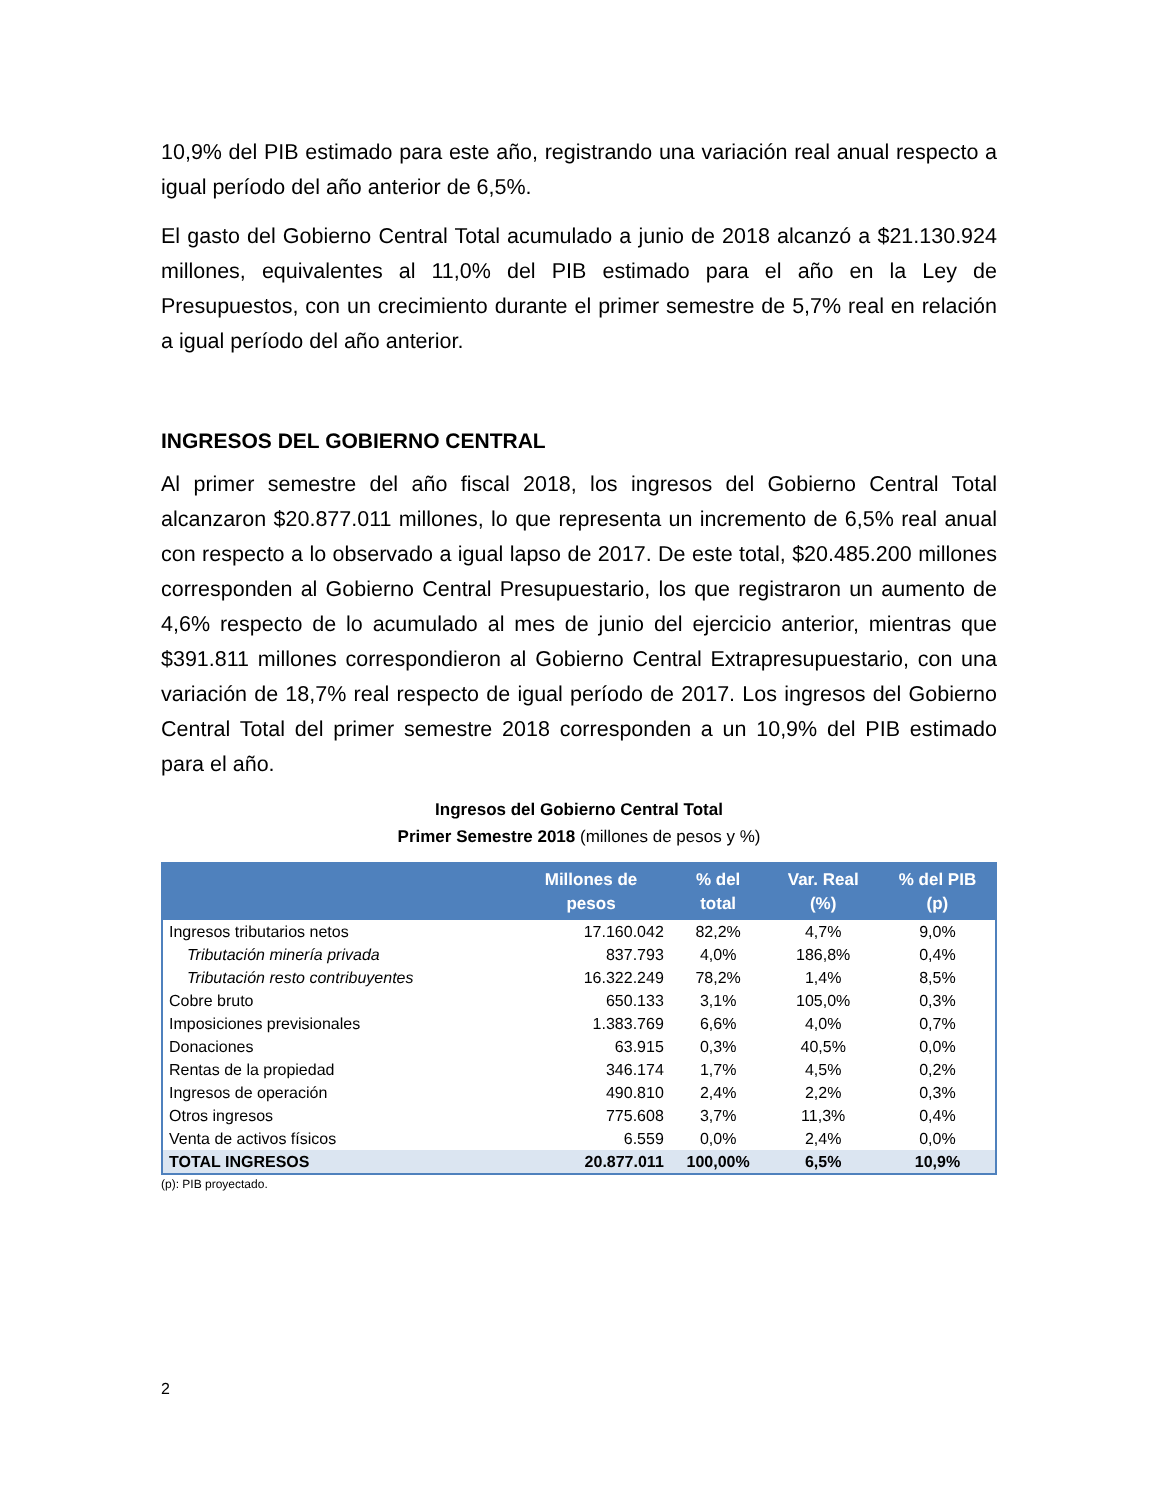10,9% del PIB estimado para este año, registrando una variación real anual respecto a igual período del año anterior de 6,5%.
El gasto del Gobierno Central Total acumulado a junio de 2018 alcanzó a $21.130.924 millones, equivalentes al 11,0% del PIB estimado para el año en la Ley de Presupuestos, con un crecimiento durante el primer semestre de 5,7% real en relación a igual período del año anterior.
INGRESOS DEL GOBIERNO CENTRAL
Al primer semestre del año fiscal 2018, los ingresos del Gobierno Central Total alcanzaron $20.877.011 millones, lo que representa un incremento de 6,5% real anual con respecto a lo observado a igual lapso de 2017. De este total, $20.485.200 millones corresponden al Gobierno Central Presupuestario, los que registraron un aumento de 4,6% respecto de lo acumulado al mes de junio del ejercicio anterior, mientras que $391.811 millones correspondieron al Gobierno Central Extrapresupuestario, con una variación de 18,7% real respecto de igual período de 2017. Los ingresos del Gobierno Central Total del primer semestre 2018 corresponden a un 10,9% del PIB estimado para el año.
Ingresos del Gobierno Central Total
Primer Semestre 2018 (millones de pesos y %)
| | Millones de pesos | % del total | Var. Real (%) | % del PIB (p) |
| --- | --- | --- | --- | --- |
| Ingresos tributarios netos | 17.160.042 | 82,2% | 4,7% | 9,0% |
| Tributación minería privada | 837.793 | 4,0% | 186,8% | 0,4% |
| Tributación resto contribuyentes | 16.322.249 | 78,2% | 1,4% | 8,5% |
| Cobre bruto | 650.133 | 3,1% | 105,0% | 0,3% |
| Imposiciones previsionales | 1.383.769 | 6,6% | 4,0% | 0,7% |
| Donaciones | 63.915 | 0,3% | 40,5% | 0,0% |
| Rentas de la propiedad | 346.174 | 1,7% | 4,5% | 0,2% |
| Ingresos de operación | 490.810 | 2,4% | 2,2% | 0,3% |
| Otros ingresos | 775.608 | 3,7% | 11,3% | 0,4% |
| Venta de activos físicos | 6.559 | 0,0% | 2,4% | 0,0% |
| TOTAL INGRESOS | 20.877.011 | 100,00% | 6,5% | 10,9% |
(p): PIB proyectado.
2